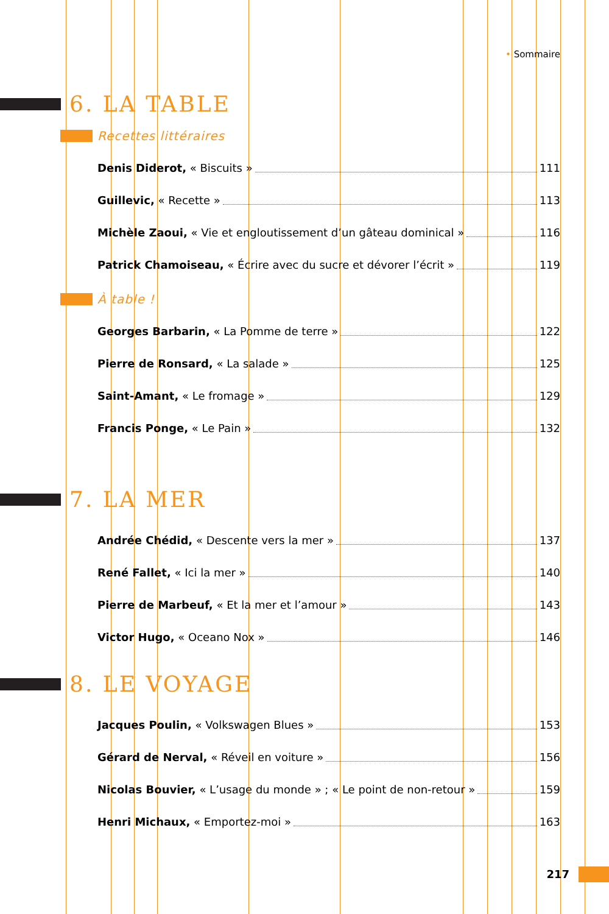• Sommaire
6. LA TABLE
Recettes littéraires
Denis Diderot, « Biscuits » 111
Guillevic, « Recette » 113
Michèle Zaoui, « Vie et engloutissement d’un gâteau dominical » 116
Patrick Chamoiseau, « Écrire avec du sucre et dévorer l’écrit » 119
À table !
Georges Barbarin, « La Pomme de terre » 122
Pierre de Ronsard, « La salade » 125
Saint-Amant, « Le fromage » 129
Francis Ponge, « Le Pain » 132
7. LA MER
Andrée Chédid, « Descente vers la mer » 137
René Fallet, « Ici la mer » 140
Pierre de Marbeuf, « Et la mer et l’amour » 143
Victor Hugo, « Oceano Nox » 146
8. LE VOYAGE
Jacques Poulin, « Volkswagen Blues » 153
Gérard de Nerval, « Réveil en voiture » 156
Nicolas Bouvier, « L’usage du monde » ; « Le point de non-retour » 159
Henri Michaux, « Emportez-moi » 163
217